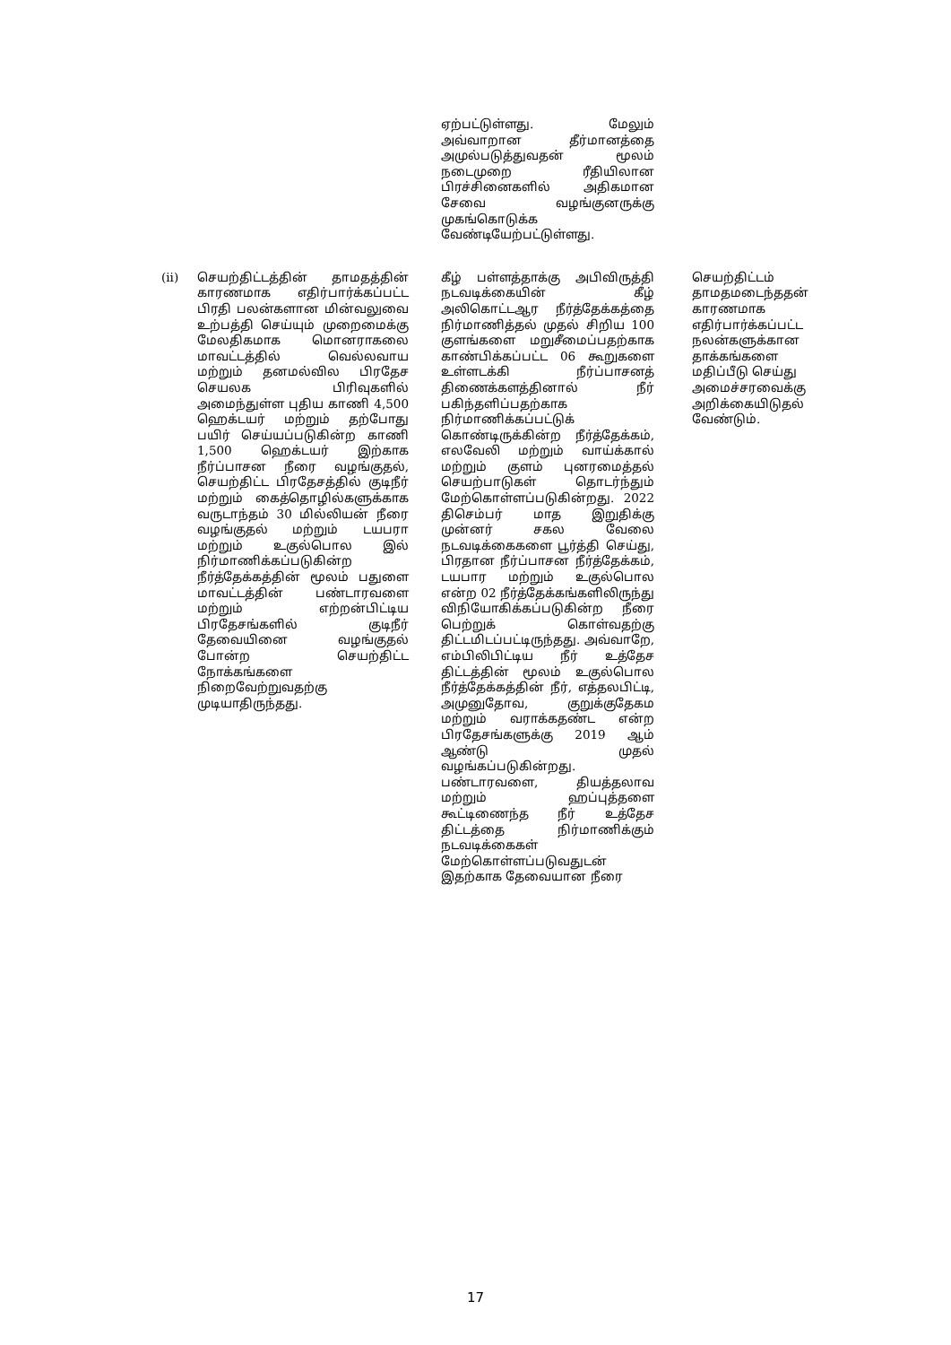| | | ஏற்பட்டுள்ளது. மேலும் அவ்வாறான தீர்மானத்தை அமுல்படுத்துவதன் மூலம் நடைமுறை ரீதியிலான பிரச்சினைகளில் அதிகமான சேவை வழங்குனருக்கு முகங்கொடுக்க வேண்டியேற்பட்டுள்ளது. | |
| (ii) | செயற்திட்டத்தின் தாமதத்தின் காரணமாக எதிர்பார்க்கப்பட்ட பிரதி பலன்களான மின்வலுவை உற்பத்தி செய்யும் முறைமைக்கு மேலதிகமாக மொனராகலை மாவட்டத்தில் வெல்லவாய மற்றும் தனமல்வில பிரதேச செயலக பிரிவுகளில் அமைந்துள்ள புதிய காணி 4,500 ஹெக்டயர் மற்றும் தற்போது பயிர் செய்யப்படுகின்ற காணி 1,500 ஹெக்டயர் இற்காக நீர்ப்பாசன நீரை வழங்குதல், செயற்திட்ட பிரதேசத்தில் குடிநீர் மற்றும் கைத்தொழில்களுக்காக வருடாந்தம் 30 மில்லியன் நீரை வழங்குதல் மற்றும் டயபரா மற்றும் உகுல்பொல இல் நிர்மாணிக்கப்படுகின்ற நீர்த்தேக்கத்தின் மூலம் பதுளை மாவட்டத்தின் பண்டாரவளை மற்றும் எற்றன்பிட்டிய பிரதேசங்களில் குடிநீர் தேவையினை வழங்குதல் போன்ற செயற்திட்ட நோக்கங்களை நிறைவேற்றுவதற்கு முடியாதிருந்தது. | கீழ் பள்ளத்தாக்கு அபிவிருத்தி நடவடிக்கையின் கீழ் அலிகொட்டஆர நீர்த்தேக்கத்தை நிர்மாணித்தல் முதல் சிறிய 100 குளங்களை மறுசீமைப்பதற்காக காண்பிக்கப்பட்ட 06 கூறுகளை உள்ளடக்கி நீர்ப்பாசனத் திணைக்களத்தினால் நீர் பகிந்தளிப்பதற்காக நிர்மாணிக்கப்பட்டுக் கொண்டிருக்கின்ற நீர்த்தேக்கம், எலவேலி மற்றும் வாய்க்கால் மற்றும் குளம் புனரமைத்தல் செயற்பாடுகள் தொடர்ந்தும் மேற்கொள்ளப்படுகின்றது. 2022 திசெம்பர் மாத இறுதிக்கு முன்னர் சகல வேலை நடவடிக்கைகளை பூர்த்தி செய்து, பிரதான நீர்ப்பாசன நீர்த்தேக்கம், டயபார மற்றும் உகுல்பொல என்ற 02 நீர்த்தேக்கங்களிலிருந்து விநியோகிக்கப்படுகின்ற நீரை பெற்றுக் கொள்வதற்கு திட்டமிடப்பட்டிருந்தது. அவ்வாறே, எம்பிலிபிட்டிய நீர் உத்தேச திட்டத்தின் மூலம் உகுல்பொல நீர்த்தேக்கத்தின் நீர், எத்தலபிட்டி, அமுனுதோவ, குறுக்குதேகம மற்றும் வராக்கதண்ட என்ற பிரதேசங்களுக்கு 2019 ஆம் ஆண்டு முதல் வழங்கப்படுகின்றது. பண்டாரவளை, தியத்தலாவ மற்றும் ஹப்புத்தளை கூட்டிணைந்த நீர் உத்தேச திட்டத்தை நிர்மாணிக்கும் நடவடிக்கைகள் மேற்கொள்ளப்படுவதுடன் இதற்காக தேவையான நீரை | செயற்திட்டம் தாமதமடைந்ததன் காரணமாக எதிர்பார்க்கப்பட்ட நலன்களுக்கான தாக்கங்களை மதிப்பீடு செய்து அமைச்சரவைக்கு அறிக்கையிடுதல் வேண்டும். |
17